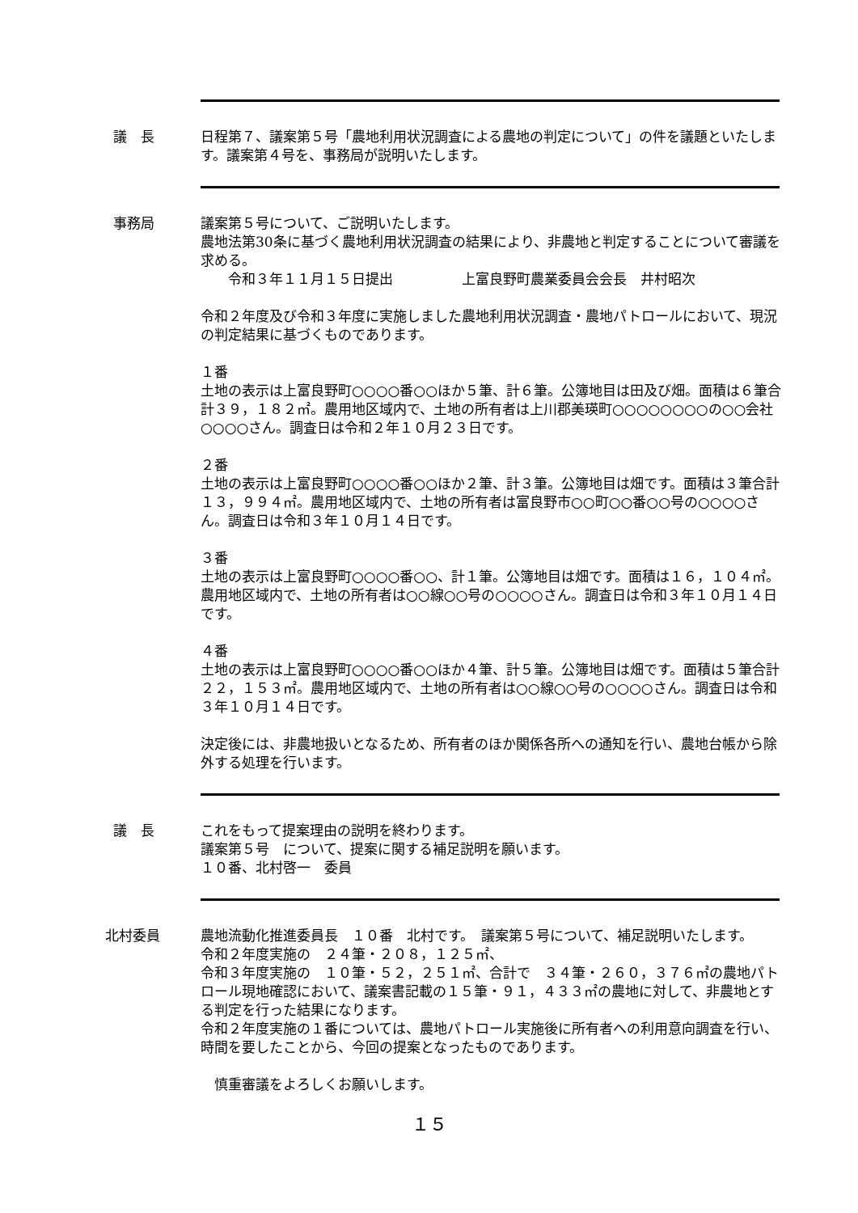議　長 日程第７、議案第５号「農地利用状況調査による農地の判定について」の件を議題といたします。議案第４号を、事務局が説明いたします。
事務局 議案第５号について、ご説明いたします。
農地法第30条に基づく農地利用状況調査の結果により、非農地と判定することについて審議を求める。
　　令和３年１１月１５日提出　　　　　上富良野町農業委員会会長　井村昭次
令和２年度及び令和３年度に実施しました農地利用状況調査・農地パトロールにおいて、現況の判定結果に基づくものであります。
１番
土地の表示は上富良野町○○○○番○○ほか５筆、計６筆。公簿地目は田及び畑。面積は６筆合計３９，１８２㎡。農用地区域内で、土地の所有者は上川郡美瑛町○○○○○○○○の○○会社○○○○さん。調査日は令和２年１０月２３日です。
２番
土地の表示は上富良野町○○○○番○○ほか２筆、計３筆。公簿地目は畑です。面積は３筆合計１３，９９４㎡。農用地区域内で、土地の所有者は富良野市○○町○○番○○号の○○○○さん。調査日は令和３年１０月１４日です。
３番
土地の表示は上富良野町○○○○番○○、計１筆。公簿地目は畑です。面積は１６，１０４㎡。農用地区域内で、土地の所有者は○○線○○号の○○○○さん。調査日は令和３年１０月１４日です。
４番
土地の表示は上富良野町○○○○番○○ほか４筆、計５筆。公簿地目は畑です。面積は５筆合計２２，１５３㎡。農用地区域内で、土地の所有者は○○線○○号の○○○○さん。調査日は令和３年１０月１４日です。
決定後には、非農地扱いとなるため、所有者のほか関係各所への通知を行い、農地台帳から除外する処理を行います。
議　長 これをもって提案理由の説明を終わります。
議案第５号　について、提案に関する補足説明を願います。
１０番、北村啓一　委員
北村委員 農地流動化推進委員長　１０番　北村です。　議案第５号について、補足説明いたします。
令和２年度実施の　２４筆・２０８，１２５㎡、
令和３年度実施の　１０筆・５２，２５１㎡、合計で　３４筆・２６０，３７６㎡の農地パトロール現地確認において、議案書記載の１５筆・９１，４３３㎡の農地に対して、非農地とする判定を行った結果になります。
令和２年度実施の１番については、農地パトロール実施後に所有者への利用意向調査を行い、時間を要したことから、今回の提案となったものであります。
　慎重審議をよろしくお願いします。
１５